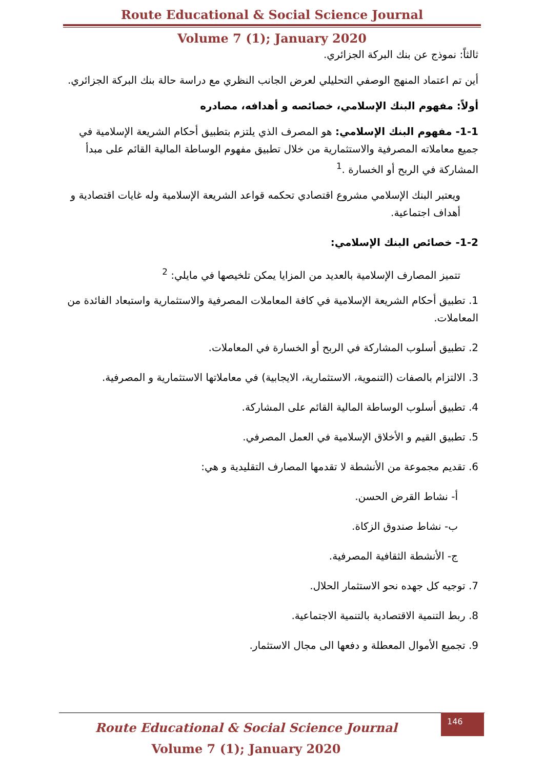Route Educational & Social Science Journal
Volume 7 (1); January 2020
ثالثاً: نموذج عن بنك البركة الجزائري.
أين تم اعتماد المنهج الوصفي التحليلي لعرض الجانب النظري مع دراسة حالة بنك البركة الجزائري.
أولاً: مفهوم البنك الإسلامي، خصائصه و أهدافه، مصادره
1-1- مفهوم البنك الإسلامي: هو المصرف الذي يلتزم بتطبيق أحكام الشريعة الإسلامية في جميع معاملاته المصرفية والاستثمارية من خلال تطبيق مفهوم الوساطة المالية القائم على مبدأ المشاركة في الربح أو الخسارة .<sup>1</sup>
ويعتبر البنك الإسلامي مشروع اقتصادي تحكمه قواعد الشريعة الإسلامية وله غايات اقتصادية و أهداف اجتماعية.
1-2- خصائص البنك الإسلامي:
تتميز المصارف الإسلامية بالعديد من المزايا يمكن تلخيصها في مايلي: <sup>2</sup>
1. تطبيق أحكام الشريعة الإسلامية في كافة المعاملات المصرفية والاستثمارية واستبعاد الفائدة من المعاملات.
2. تطبيق أسلوب المشاركة في الربح أو الخسارة في المعاملات.
3. الالتزام بالصفات (التنموية، الاستثمارية، الايجابية) في معاملاتها الاستثمارية و المصرفية.
4. تطبيق أسلوب الوساطة المالية القائم على المشاركة.
5. تطبيق القيم و الأخلاق الإسلامية في العمل المصرفي.
6. تقديم مجموعة من الأنشطة لا تقدمها المصارف التقليدية و هي:
أ- نشاط القرض الحسن.
ب- نشاط صندوق الزكاة.
ج- الأنشطة الثقافية المصرفية.
7. توجيه كل جهده نحو الاستثمار الحلال.
8. ربط التنمية الاقتصادية بالتنمية الاجتماعية.
9. تجميع الأموال المعطلة و دفعها الى مجال الاستثمار.
Route Educational & Social Science Journal
Volume 7 (1); January 2020
146